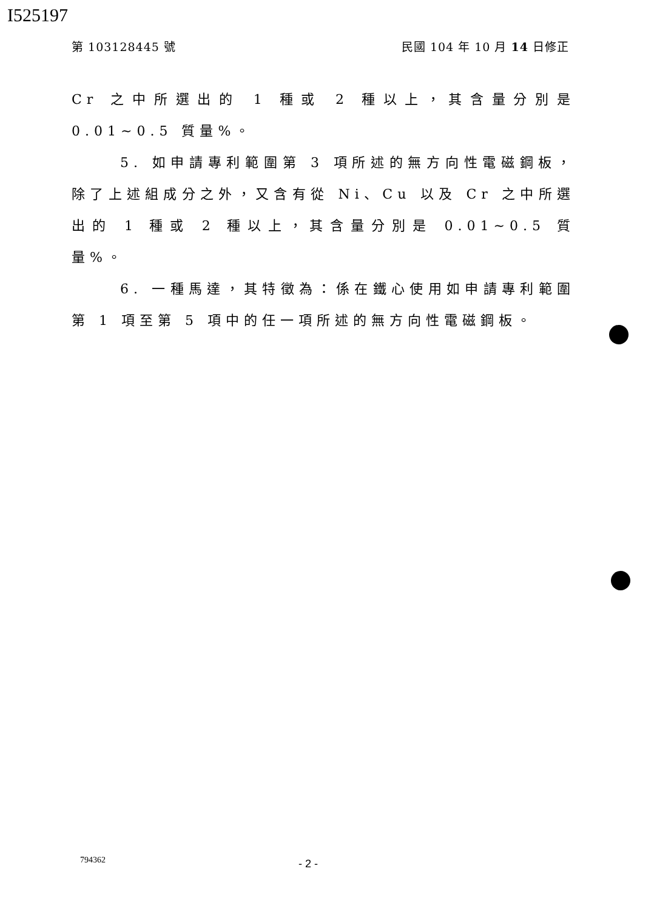I525197
第 103128445 號 民國 104 年 10 月 14 日修正
Cr 之中所選出的 1 種或 2 種以上，其含量分別是 0.01~0.5 質量%。
5. 如申請專利範圍第 3 項所述的無方向性電磁鋼板，除了上述組成分之外，又含有從 Ni、Cu 以及 Cr 之中所選出的 1 種或 2 種以上，其含量分別是 0.01~0.5 質量%。
6. 一種馬達，其特徵為：係在鐵心使用如申請專利範圍第 1 項至第 5 項中的任一項所述的無方向性電磁鋼板。
794362 - 2 -